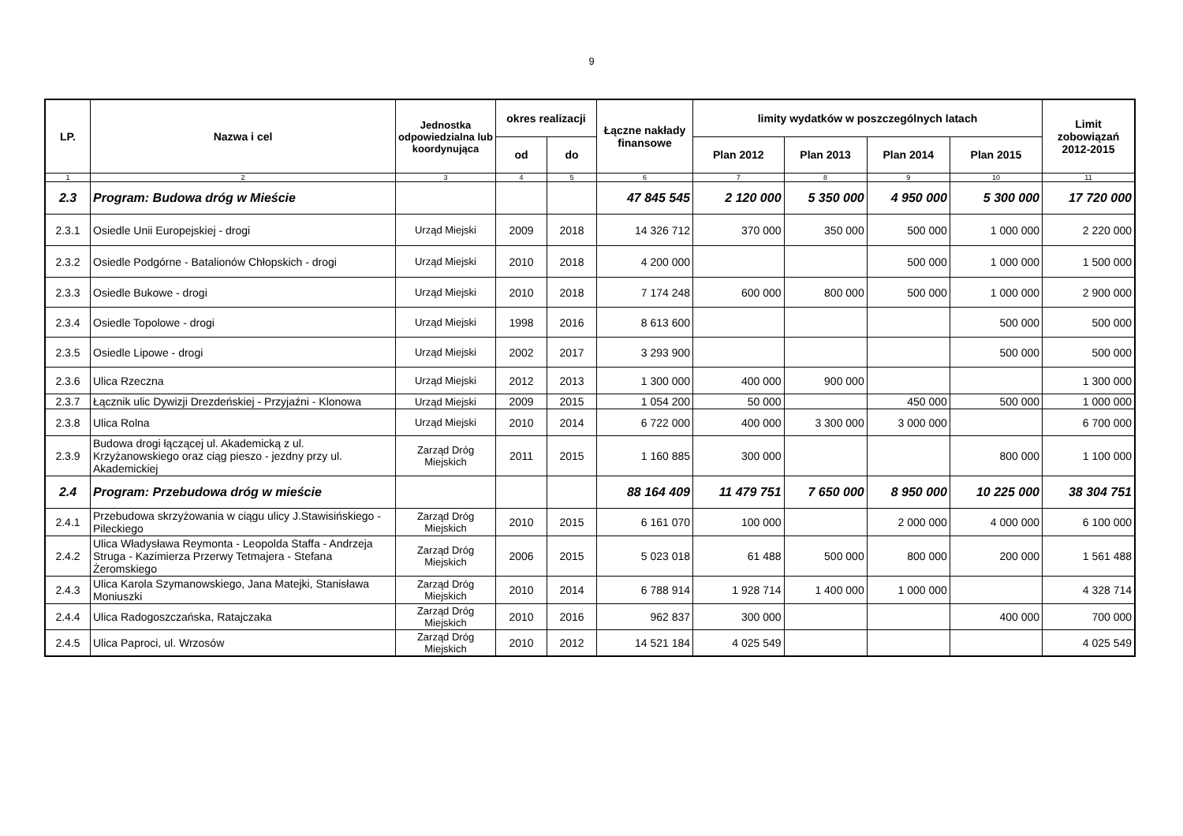9
| LP. | Nazwa i cel | Jednostka odpowiedzialna lub koordynująca | okres realizacji | | Łączne nakłady finansowe | limity wydatków w poszczególnych latach | | | | Limit zobowiązań 2012-2015 |
| --- | --- | --- | --- | --- | --- | --- | --- | --- | --- | --- |
| | | | od | do | | Plan 2012 | Plan 2013 | Plan 2014 | Plan 2015 | |
| 1 | 2 | 3 | 4 | 5 | 6 | 7 | 8 | 9 | 10 | 11 |
| 2.3 | Program: Budowa dróg w Mieście | | | | 47 845 545 | 2 120 000 | 5 350 000 | 4 950 000 | 5 300 000 | 17 720 000 |
| 2.3.1 | Osiedle Unii Europejskiej - drogi | Urząd Miejski | 2009 | 2018 | 14 326 712 | 370 000 | 350 000 | 500 000 | 1 000 000 | 2 220 000 |
| 2.3.2 | Osiedle Podgórne - Batalionów Chłopskich - drogi | Urząd Miejski | 2010 | 2018 | 4 200 000 | | | 500 000 | 1 000 000 | 1 500 000 |
| 2.3.3 | Osiedle Bukowe - drogi | Urząd Miejski | 2010 | 2018 | 7 174 248 | 600 000 | 800 000 | 500 000 | 1 000 000 | 2 900 000 |
| 2.3.4 | Osiedle Topolowe - drogi | Urząd Miejski | 1998 | 2016 | 8 613 600 | | | | 500 000 | 500 000 |
| 2.3.5 | Osiedle Lipowe - drogi | Urząd Miejski | 2002 | 2017 | 3 293 900 | | | | 500 000 | 500 000 |
| 2.3.6 | Ulica Rzeczna | Urząd Miejski | 2012 | 2013 | 1 300 000 | 400 000 | 900 000 | | | 1 300 000 |
| 2.3.7 | Łącznik ulic Dywizji Drezdeńskiej - Przyjaźni - Klonowa | Urząd Miejski | 2009 | 2015 | 1 054 200 | 50 000 | | 450 000 | 500 000 | 1 000 000 |
| 2.3.8 | Ulica Rolna | Urząd Miejski | 2010 | 2014 | 6 722 000 | 400 000 | 3 300 000 | 3 000 000 | | 6 700 000 |
| 2.3.9 | Budowa drogi łączącej ul. Akademicką z ul. Krzyżanowskiego oraz ciąg pieszo - jezdny przy ul. Akademickiej | Zarząd Dróg Miejskich | 2011 | 2015 | 1 160 885 | 300 000 | | | 800 000 | 1 100 000 |
| 2.4 | Program: Przebudowa dróg w mieście | | | | 88 164 409 | 11 479 751 | 7 650 000 | 8 950 000 | 10 225 000 | 38 304 751 |
| 2.4.1 | Przebudowa skrzyżowania w ciągu ulicy J.Stawisińskiego - Pileckiego | Zarząd Dróg Miejskich | 2010 | 2015 | 6 161 070 | 100 000 | | 2 000 000 | 4 000 000 | 6 100 000 |
| 2.4.2 | Ulica Władysława Reymonta - Leopolda Staffa - Andrzeja Struga - Kazimierza Przerwy Tetmajera - Stefana Żeromskiego | Zarząd Dróg Miejskich | 2006 | 2015 | 5 023 018 | 61 488 | 500 000 | 800 000 | 200 000 | 1 561 488 |
| 2.4.3 | Ulica Karola Szymanowskiego, Jana Matejki, Stanisława Moniuszki | Zarząd Dróg Miejskich | 2010 | 2014 | 6 788 914 | 1 928 714 | 1 400 000 | 1 000 000 | | 4 328 714 |
| 2.4.4 | Ulica Radogoszczańska, Ratajczaka | Zarząd Dróg Miejskich | 2010 | 2016 | 962 837 | 300 000 | | | 400 000 | 700 000 |
| 2.4.5 | Ulica Paproci, ul. Wrzosów | Zarząd Dróg Miejskich | 2010 | 2012 | 14 521 184 | 4 025 549 | | | | 4 025 549 |